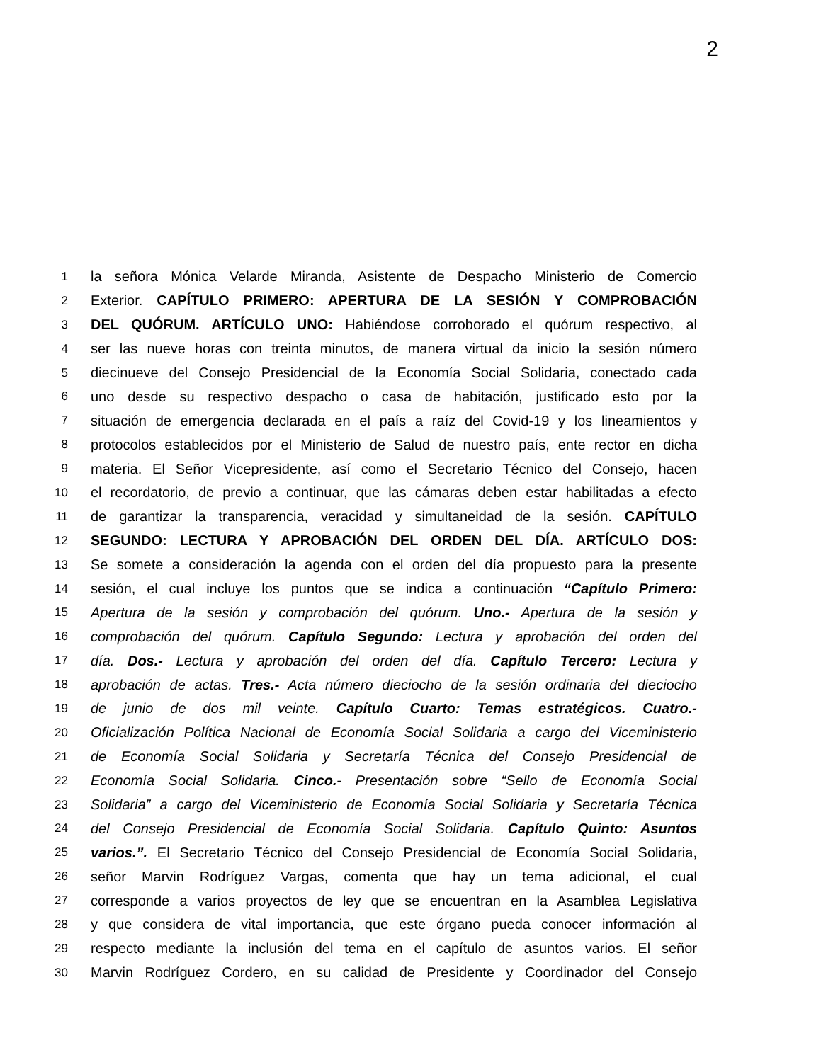2
1 la señora Mónica Velarde Miranda, Asistente de Despacho Ministerio de Comercio
2 Exterior. CAPÍTULO PRIMERO: APERTURA DE LA SESIÓN Y COMPROBACIÓN
3 DEL QUÓRUM. ARTÍCULO UNO: Habiéndose corroborado el quórum respectivo, al
4 ser las nueve horas con treinta minutos, de manera virtual da inicio la sesión número
5 diecinueve del Consejo Presidencial de la Economía Social Solidaria, conectado cada
6 uno desde su respectivo despacho o casa de habitación, justificado esto por la
7 situación de emergencia declarada en el país a raíz del Covid-19 y los lineamientos y
8 protocolos establecidos por el Ministerio de Salud de nuestro país, ente rector en dicha
9 materia. El Señor Vicepresidente, así como el Secretario Técnico del Consejo, hacen
10 el recordatorio, de previo a continuar, que las cámaras deben estar habilitadas a efecto
11 de garantizar la transparencia, veracidad y simultaneidad de la sesión. CAPÍTULO
12 SEGUNDO: LECTURA Y APROBACIÓN DEL ORDEN DEL DÍA. ARTÍCULO DOS:
13 Se somete a consideración la agenda con el orden del día propuesto para la presente
14 sesión, el cual incluye los puntos que se indica a continuación “Capítulo Primero:
15 Apertura de la sesión y comprobación del quórum. Uno.- Apertura de la sesión y
16 comprobación del quórum. Capítulo Segundo: Lectura y aprobación del orden del
17 día. Dos.- Lectura y aprobación del orden del día. Capítulo Tercero: Lectura y
18 aprobación de actas. Tres.- Acta número dieciocho de la sesión ordinaria del dieciocho
19 de junio de dos mil veinte. Capítulo Cuarto: Temas estratégicos. Cuatro.-
20 Oficialización Política Nacional de Economía Social Solidaria a cargo del Viceministerio
21 de Economía Social Solidaria y Secretaría Técnica del Consejo Presidencial de
22 Economía Social Solidaria. Cinco.- Presentación sobre “Sello de Economía Social
23 Solidaria” a cargo del Viceministerio de Economía Social Solidaria y Secretaría Técnica
24 del Consejo Presidencial de Economía Social Solidaria. Capítulo Quinto: Asuntos
25 varios.”. El Secretario Técnico del Consejo Presidencial de Economía Social Solidaria,
26 señor Marvin Rodríguez Vargas, comenta que hay un tema adicional, el cual
27 corresponde a varios proyectos de ley que se encuentran en la Asamblea Legislativa
28 y que considera de vital importancia, que este órgano pueda conocer información al
29 respecto mediante la inclusión del tema en el capítulo de asuntos varios. El señor
30 Marvin Rodríguez Cordero, en su calidad de Presidente y Coordinador del Consejo